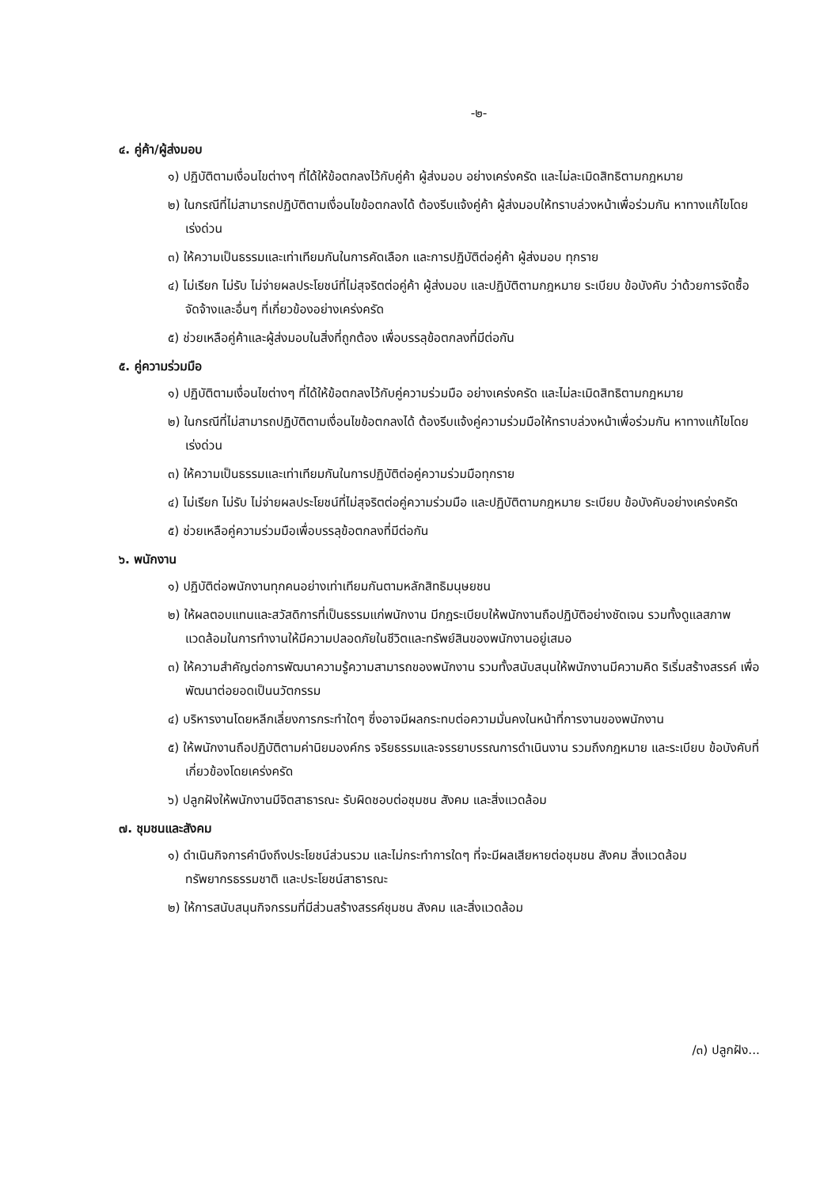-๒-
๔. คู่ค้า/ผู้ส่งมอบ
๑) ปฏิบัติตามเงื่อนไขต่างๆ ที่ได้ให้ข้อตกลงไว้กับคู่ค้า ผู้ส่งมอบ อย่างเคร่งครัด และไม่ละเมิดสิทธิตามกฎหมาย
๒) ในกรณีที่ไม่สามารถปฏิบัติตามเงื่อนไขข้อตกลงได้ ต้องรีบแจ้งคู่ค้า ผู้ส่งมอบให้ทราบล่วงหน้าเพื่อร่วมกัน หาทางแก้ไขโดยเร่งด่วน
๓) ให้ความเป็นธรรมและเท่าเทียมกันในการคัดเลือก และการปฏิบัติต่อคู่ค้า ผู้ส่งมอบ ทุกราย
๔) ไม่เรียก ไม่รับ ไม่จ่ายผลประโยชน์ที่ไม่สุจริตต่อคู่ค้า ผู้ส่งมอบ และปฏิบัติตามกฎหมาย ระเบียบ ข้อบังคับ ว่าด้วยการจัดซื้อจัดจ้างและอื่นๆ ที่เกี่ยวข้องอย่างเคร่งครัด
๕) ช่วยเหลือคู่ค้าและผู้ส่งมอบในสิ่งที่ถูกต้อง เพื่อบรรลุข้อตกลงที่มีต่อกัน
๕. คู่ความร่วมมือ
๑) ปฏิบัติตามเงื่อนไขต่างๆ ที่ได้ให้ข้อตกลงไว้กับคู่ความร่วมมือ อย่างเคร่งครัด และไม่ละเมิดสิทธิตามกฎหมาย
๒) ในกรณีที่ไม่สามารถปฏิบัติตามเงื่อนไขข้อตกลงได้ ต้องรีบแจ้งคู่ความร่วมมือให้ทราบล่วงหน้าเพื่อร่วมกัน หาทางแก้ไขโดยเร่งด่วน
๓) ให้ความเป็นธรรมและเท่าเทียมกันในการปฏิบัติต่อคู่ความร่วมมือทุกราย
๔) ไม่เรียก ไม่รับ ไม่จ่ายผลประโยชน์ที่ไม่สุจริตต่อคู่ความร่วมมือ และปฏิบัติตามกฎหมาย ระเบียบ ข้อบังคับอย่างเคร่งครัด
๕) ช่วยเหลือคู่ความร่วมมือเพื่อบรรลุข้อตกลงที่มีต่อกัน
๖. พนักงาน
๑) ปฏิบัติต่อพนักงานทุกคนอย่างเท่าเทียมกันตามหลักสิทธิมนุษยชน
๒) ให้ผลตอบแทนและสวัสดิการที่เป็นธรรมแก่พนักงาน มีกฎระเบียบให้พนักงานถือปฏิบัติอย่างชัดเจน รวมทั้งดูแลสภาพแวดล้อมในการทำงานให้มีความปลอดภัยในชีวิตและทรัพย์สินของพนักงานอยู่เสมอ
๓) ให้ความสำคัญต่อการพัฒนาความรู้ความสามารถของพนักงาน รวมทั้งสนับสนุนให้พนักงานมีความคิด ริเริ่มสร้างสรรค์ เพื่อพัฒนาต่อยอดเป็นนวัตกรรม
๔) บริหารงานโดยหลีกเลี่ยงการกระทำใดๆ ซึ่งอาจมีผลกระทบต่อความมั่นคงในหน้าที่การงานของพนักงาน
๕) ให้พนักงานถือปฏิบัติตามค่านิยมองค์กร จริยธรรมและจรรยาบรรณการดำเนินงาน รวมถึงกฎหมาย และระเบียบ ข้อบังคับที่เกี่ยวข้องโดยเคร่งครัด
๖) ปลูกฝังให้พนักงานมีจิตสาธารณะ รับผิดชอบต่อชุมชน สังคม และสิ่งแวดล้อม
๗. ชุมชนและสังคม
๑) ดำเนินกิจการคำนึงถึงประโยชน์ส่วนรวม และไม่กระทำการใดๆ ที่จะมีผลเสียหายต่อชุมชน สังคม สิ่งแวดล้อม ทรัพยากรธรรมชาติ และประโยชน์สาธารณะ
๒) ให้การสนับสนุนกิจกรรมที่มีส่วนสร้างสรรค์ชุมชน สังคม และสิ่งแวดล้อม
/๓) ปลูกฝัง...